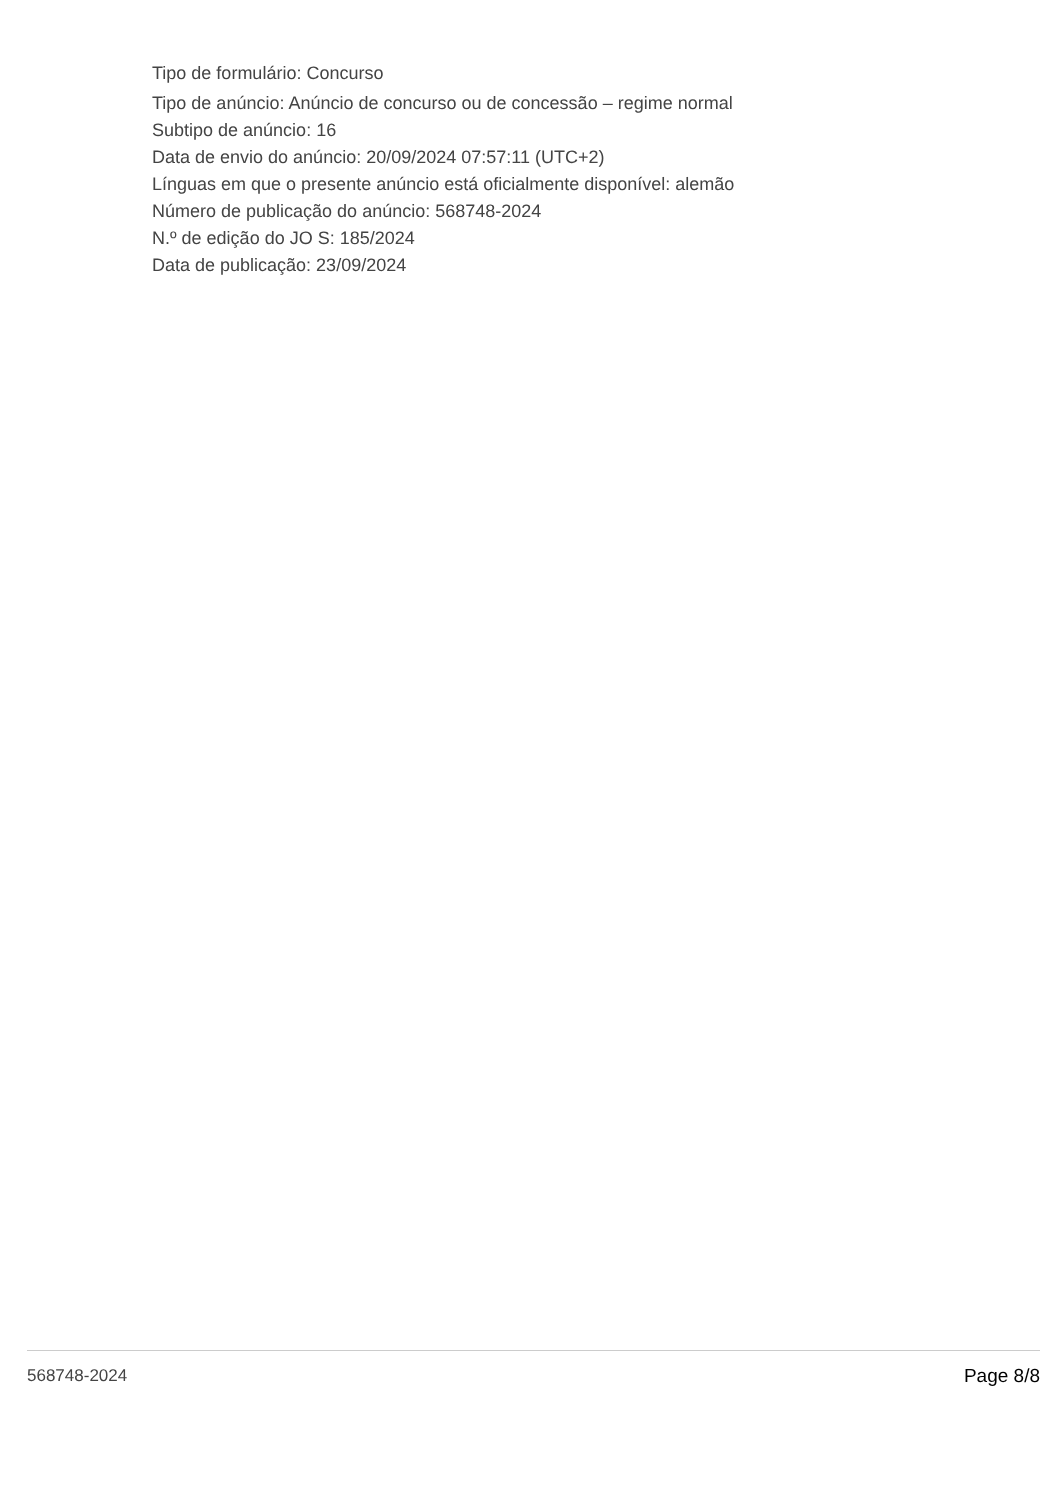Tipo de formulário: Concurso
Tipo de anúncio: Anúncio de concurso ou de concessão – regime normal
Subtipo de anúncio: 16
Data de envio do anúncio: 20/09/2024 07:57:11 (UTC+2)
Línguas em que o presente anúncio está oficialmente disponível: alemão
Número de publicação do anúncio: 568748-2024
N.º de edição do JO S: 185/2024
Data de publicação: 23/09/2024
568748-2024 Page 8/8